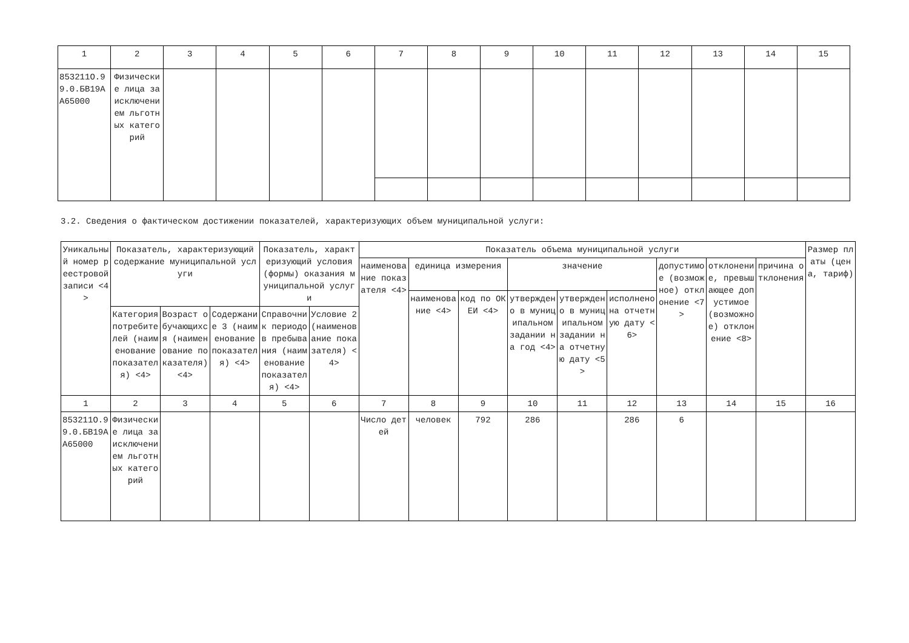| 1 | 2 | 3 | 4 | 5 | 6 | 7 | 8 | 9 | 10 | 11 | 12 | 13 | 14 | 15 |
| 853211О.99.0.БВ19АА65000 | Физические лица за исключением льготных категорий | | | | | | | | | | | | | |
3.2. Сведения о фактическом достижении показателей, характеризующих объем муниципальной услуги:
| Уникальный номер реестровой записи <4> | Показатель, характеризующий содержание муниципальной услуги | | | Показатель, характеризующий условия (формы) оказания муниципальной услуги | | Показатель объема муниципальной услуги | | | | | | | | | Размер платы (цена, тариф) |
| --- | --- | --- | --- | --- | --- | --- | --- | --- | --- | --- | --- | --- | --- | --- | --- |
| | | | | | | наименование показателя <4> | единица измерения | | значение | | | допустимое (возможное) отклонение <7> | отклонение, превышающее допустимое (возможное) отклонение <8> | причина отклонения | |
| | | | | | | | наименование <4> | код по ОКЕИ <4> | утверждено в муниципальном задании на год <4> | утверждено в муниципальном задании на отчетную дату <5> | исполнено на отчетную дату <6> | | | | |
| | Категория потребителей (наименование показателя) <4> | Возраст обучающихся (наименование показателя) <4> | Содержание 3 (наименование показателя) <4> | Справочник периодов пребывания (наименование показателя) <4> | Условие 2 (наименование показателя) <4> | | | | | | | | | | |
| 1 | 2 | 3 | 4 | 5 | 6 | 7 | 8 | 9 | 10 | 11 | 12 | 13 | 14 | 15 | 16 |
| 853211О.99.0.БВ19АА65000 | Физические лица за исключением льготных категорий | | | | | Число детей | человек | 792 | 286 | | 286 | 6 | | | |